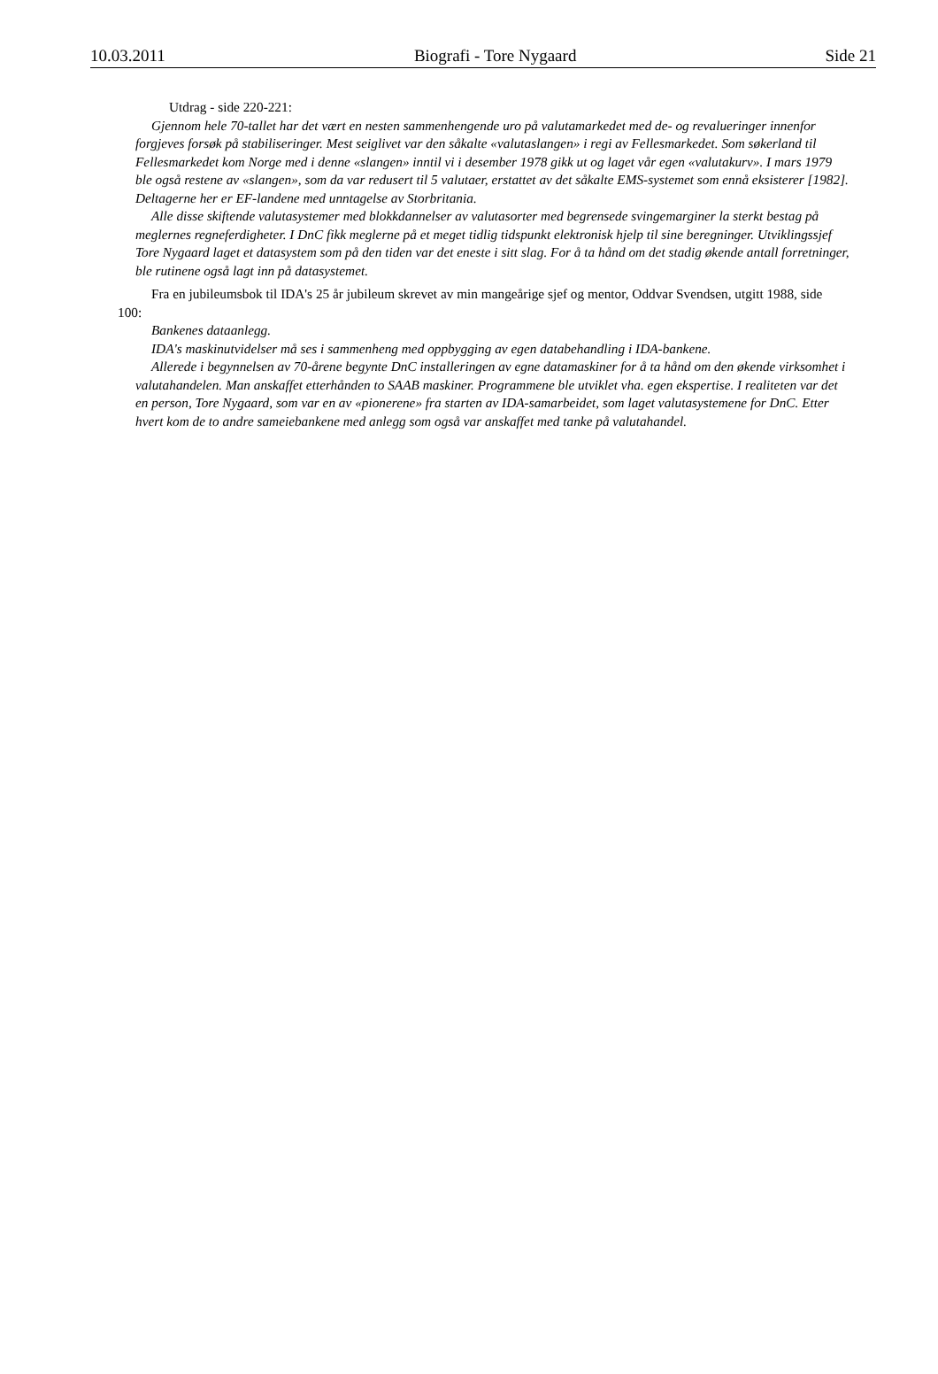10.03.2011 Biografi - Tore Nygaard Side 21
Utdrag - side 220-221:
Gjennom hele 70-tallet har det vært en nesten sammenhengende uro på valutamarkedet med de- og revalueringer innenfor forgjeves forsøk på stabiliseringer. Mest seiglivet var den såkalte «valutaslangen» i regi av Fellesmarkedet. Som søkerland til Fellesmarkedet kom Norge med i denne «slangen» inntil vi i desember 1978 gikk ut og laget vår egen «valutakurv». I mars 1979 ble også restene av «slangen», som da var redusert til 5 valutaer, erstattet av det såkalte EMS-systemet som ennå eksisterer [1982]. Deltagerne her er EF-landene med unntagelse av Storbritania.
Alle disse skiftende valutasystemer med blokkdannelser av valutasorter med begrensede svingemarginer la sterkt bestag på meglernes regneferdigheter. I DnC fikk meglerne på et meget tidlig tidspunkt elektronisk hjelp til sine beregninger. Utviklingssjef Tore Nygaard laget et datasystem som på den tiden var det eneste i sitt slag. For å ta hånd om det stadig økende antall forretninger, ble rutinene også lagt inn på datasystemet.
Fra en jubileumsbok til IDA's 25 år jubileum skrevet av min mangeårige sjef og mentor, Oddvar Svendsen, utgitt 1988, side 100:
Bankenes dataanlegg.
IDA's maskinutvidelser må ses i sammenheng med oppbygging av egen databehandling i IDA-bankene.
Allerede i begynnelsen av 70-årene begynte DnC installeringen av egne datamaskiner for å ta hånd om den økende virksomhet i valutahandelen. Man anskaffet etterhånden to SAAB maskiner. Programmene ble utviklet vha. egen ekspertise. I realiteten var det en person, Tore Nygaard, som var en av «pionerene» fra starten av IDA-samarbeidet, som laget valutasystemene for DnC. Etter hvert kom de to andre sameiebankene med anlegg som også var anskaffet med tanke på valutahandel.